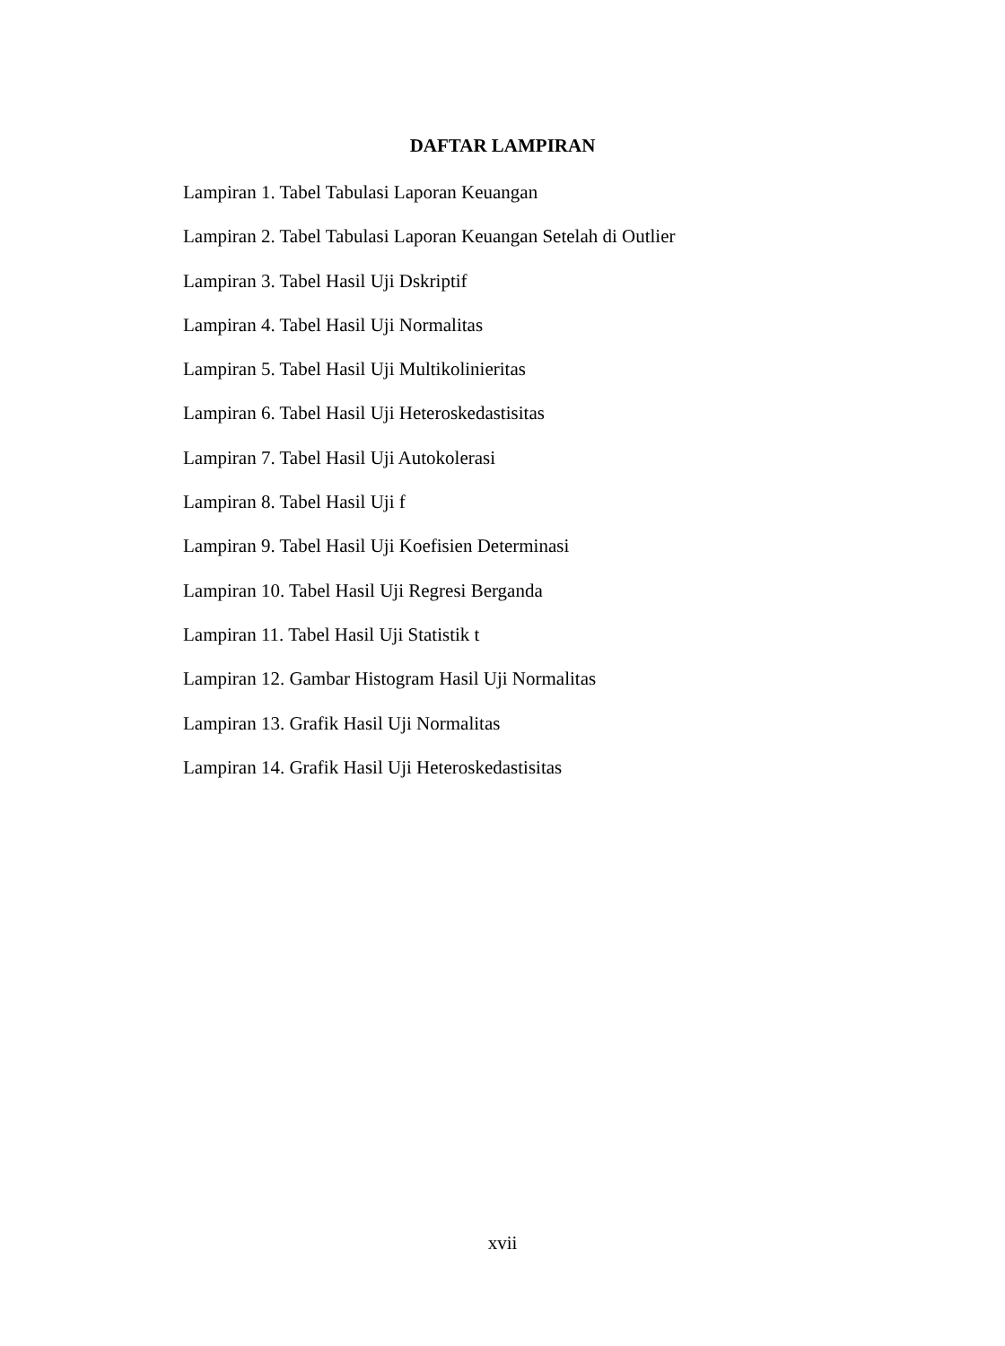DAFTAR LAMPIRAN
Lampiran 1. Tabel Tabulasi Laporan Keuangan
Lampiran 2. Tabel Tabulasi Laporan Keuangan Setelah di Outlier
Lampiran 3. Tabel Hasil Uji Dskriptif
Lampiran 4. Tabel Hasil Uji Normalitas
Lampiran 5. Tabel Hasil Uji Multikolinieritas
Lampiran 6. Tabel Hasil Uji Heteroskedastisitas
Lampiran 7. Tabel Hasil Uji Autokolerasi
Lampiran 8. Tabel Hasil Uji f
Lampiran 9. Tabel Hasil Uji Koefisien Determinasi
Lampiran 10. Tabel Hasil Uji Regresi Berganda
Lampiran 11. Tabel Hasil Uji Statistik t
Lampiran 12. Gambar Histogram Hasil Uji Normalitas
Lampiran 13. Grafik Hasil Uji Normalitas
Lampiran 14. Grafik Hasil Uji Heteroskedastisitas
xvii